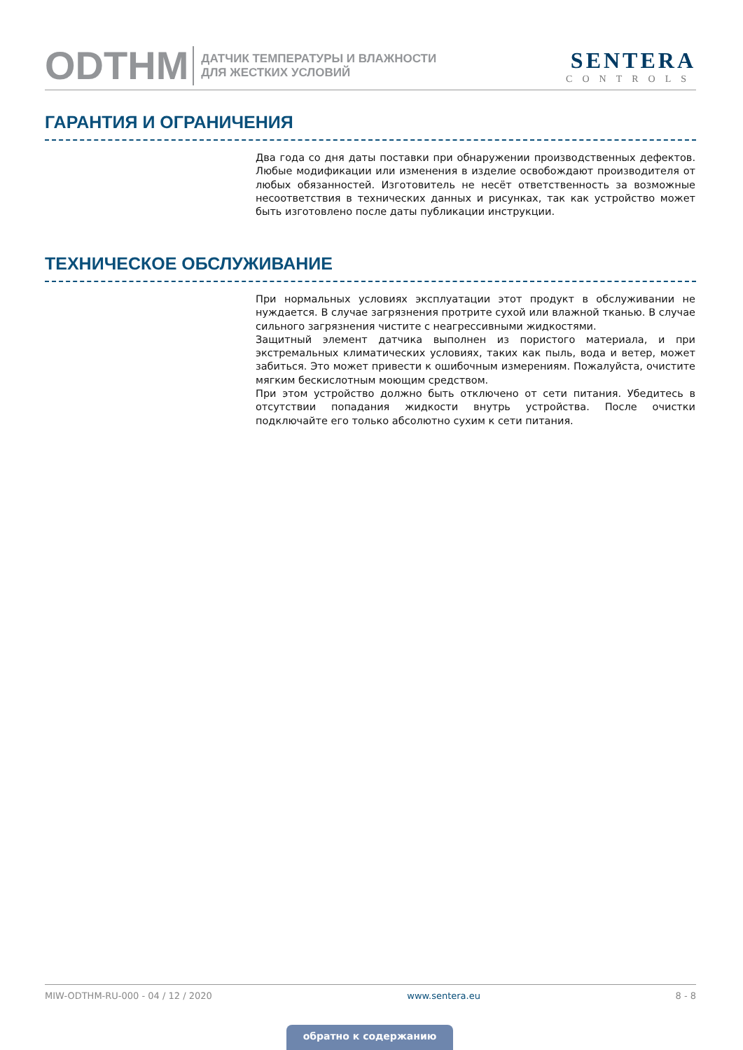ODTHM
ДАТЧИК ТЕМПЕРАТУРЫ И ВЛАЖНОСТИ
ДЛЯ ЖЕСТКИХ УСЛОВИЙ
SENTERA
CONTROLS
ГАРАНТИЯ И ОГРАНИЧЕНИЯ
Два года со дня даты поставки при обнаружении производственных дефектов. Любые модификации или изменения в изделие освобождают производителя от любых обязанностей. Изготовитель не несёт ответственность за возможные несоответствия в технических данных и рисунках, так как устройство может быть изготовлено после даты публикации инструкции.
ТЕХНИЧЕСКОЕ ОБСЛУЖИВАНИЕ
При нормальных условиях эксплуатации этот продукт в обслуживании не нуждается. В случае загрязнения протрите сухой или влажной тканью. В случае сильного загрязнения чистите с неагрессивными жидкостями.
Защитный элемент датчика выполнен из пористого материала, и при экстремальных климатических условиях, таких как пыль, вода и ветер, может забиться. Это может привести к ошибочным измерениям. Пожалуйста, очистите мягким бескислотным моющим средством.
При этом устройство должно быть отключено от сети питания. Убедитесь в отсутствии попадания жидкости внутрь устройства. После очистки подключайте его только абсолютно сухим к сети питания.
MIW-ODTHM-RU-000 - 04 / 12 / 2020 www.sentera.eu 8 - 8
обратно к содержанию